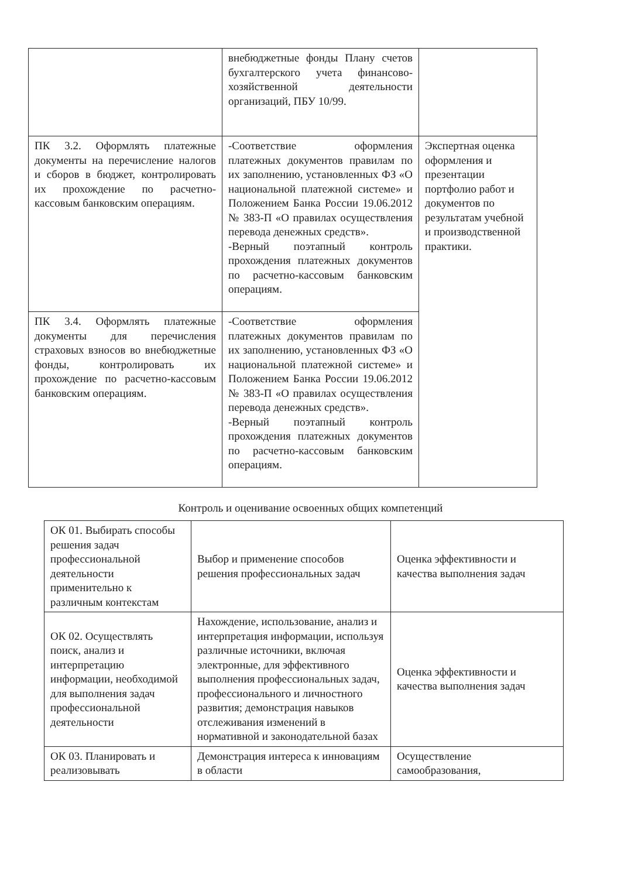| | внебюджетные фонды Плану счетов бухгалтерского учета финансово-хозяйственной деятельности организаций, ПБУ 10/99. | |
| ПК 3.2. Оформлять платежные документы на перечисление налогов и сборов в бюджет, контролировать их прохождение по расчетно-кассовым банковским операциям. | -Соответствие оформления платежных документов правилам по их заполнению, установленных ФЗ «О национальной платежной системе» и Положением Банка России 19.06.2012 № 383-П «О правилах осуществления перевода денежных средств». -Верный поэтапный контроль прохождения платежных документов по расчетно-кассовым банковским операциям. | Экспертная оценка оформления и презентации портфолио работ и документов по результатам учебной и производственной практики. |
| ПК 3.4. Оформлять платежные документы для перечисления страховых взносов во внебюджетные фонды, контролировать их прохождение по расчетно-кассовым банковским операциям. | -Соответствие оформления платежных документов правилам по их заполнению, установленных ФЗ «О национальной платежной системе» и Положением Банка России 19.06.2012 № 383-П «О правилах осуществления перевода денежных средств». -Верный поэтапный контроль прохождения платежных документов по расчетно-кассовым банковским операциям. | |
Контроль и оценивание освоенных общих компетенций
| ОК 01. Выбирать способы решения задач профессиональной деятельности применительно к различным контекстам | Выбор и применение способов решения профессиональных задач | Оценка эффективности и качества выполнения задач |
| ОК 02. Осуществлять поиск, анализ и интерпретацию информации, необходимой для выполнения задач профессиональной деятельности | Нахождение, использование, анализ и интерпретация информации, используя различные источники, включая электронные, для эффективного выполнения профессиональных задач, профессионального и личностного развития; демонстрация навыков отслеживания изменений в нормативной и законодательной базах | Оценка эффективности и качества выполнения задач |
| ОК 03. Планировать и реализовывать | Демонстрация интереса к инновациям в области | Осуществление самообразования, |